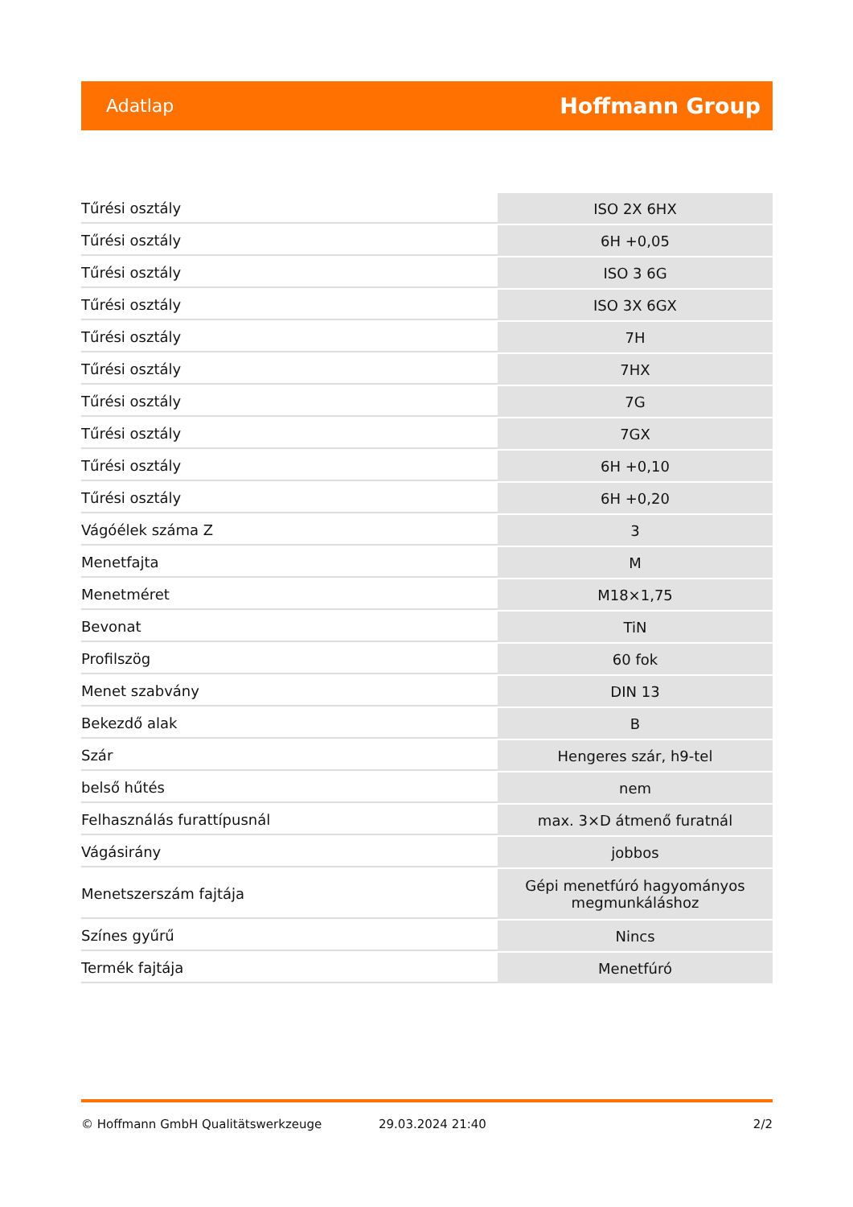Adatlap Hoffmann Group
| Tűrési osztály | ISO 2X 6HX |
| Tűrési osztály | 6H +0,05 |
| Tűrési osztály | ISO 3 6G |
| Tűrési osztály | ISO 3X 6GX |
| Tűrési osztály | 7H |
| Tűrési osztály | 7HX |
| Tűrési osztály | 7G |
| Tűrési osztály | 7GX |
| Tűrési osztály | 6H +0,10 |
| Tűrési osztály | 6H +0,20 |
| Vágóélek száma Z | 3 |
| Menetfajta | M |
| Menetméret | M18×1,75 |
| Bevonat | TiN |
| Profilszög | 60 fok |
| Menet szabvány | DIN 13 |
| Bekezdő alak | B |
| Szár | Hengeres szár, h9-tel |
| belső hűtés | nem |
| Felhasználás furattípusnál | max. 3×D átmenő furatnál |
| Vágásirány | jobbos |
| Menetszerszám fajtája | Gépi menetfúró hagyományos megmunkáláshoz |
| Színes gyűrű | Nincs |
| Termék fajtája | Menetfúró |
© Hoffmann GmbH Qualitätswerkzeuge 29.03.2024 21:40 2/2